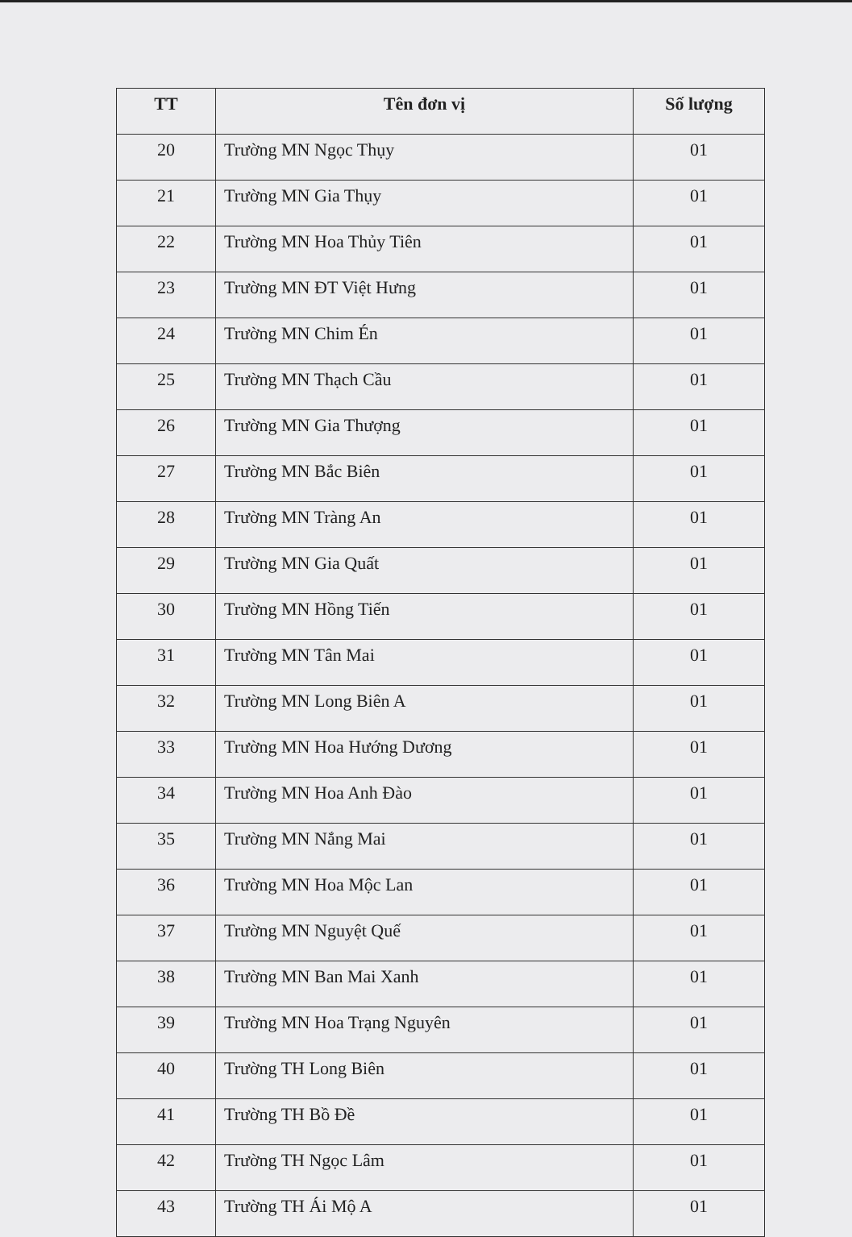| TT | Tên đơn vị | Số lượng |
| --- | --- | --- |
| 20 | Trường MN Ngọc Thụy | 01 |
| 21 | Trường MN Gia Thụy | 01 |
| 22 | Trường MN Hoa Thủy Tiên | 01 |
| 23 | Trường MN ĐT Việt Hưng | 01 |
| 24 | Trường MN Chim Én | 01 |
| 25 | Trường MN Thạch Cầu | 01 |
| 26 | Trường MN Gia Thượng | 01 |
| 27 | Trường MN Bắc Biên | 01 |
| 28 | Trường MN Tràng An | 01 |
| 29 | Trường MN Gia Quất | 01 |
| 30 | Trường MN Hồng Tiến | 01 |
| 31 | Trường MN Tân Mai | 01 |
| 32 | Trường MN Long Biên A | 01 |
| 33 | Trường MN Hoa Hướng Dương | 01 |
| 34 | Trường MN Hoa Anh Đào | 01 |
| 35 | Trường MN Nắng Mai | 01 |
| 36 | Trường MN Hoa Mộc Lan | 01 |
| 37 | Trường MN Nguyệt Quế | 01 |
| 38 | Trường MN Ban Mai Xanh | 01 |
| 39 | Trường MN Hoa Trạng Nguyên | 01 |
| 40 | Trường TH Long Biên | 01 |
| 41 | Trường TH Bồ Đề | 01 |
| 42 | Trường TH Ngọc Lâm | 01 |
| 43 | Trường TH Ái Mộ A | 01 |